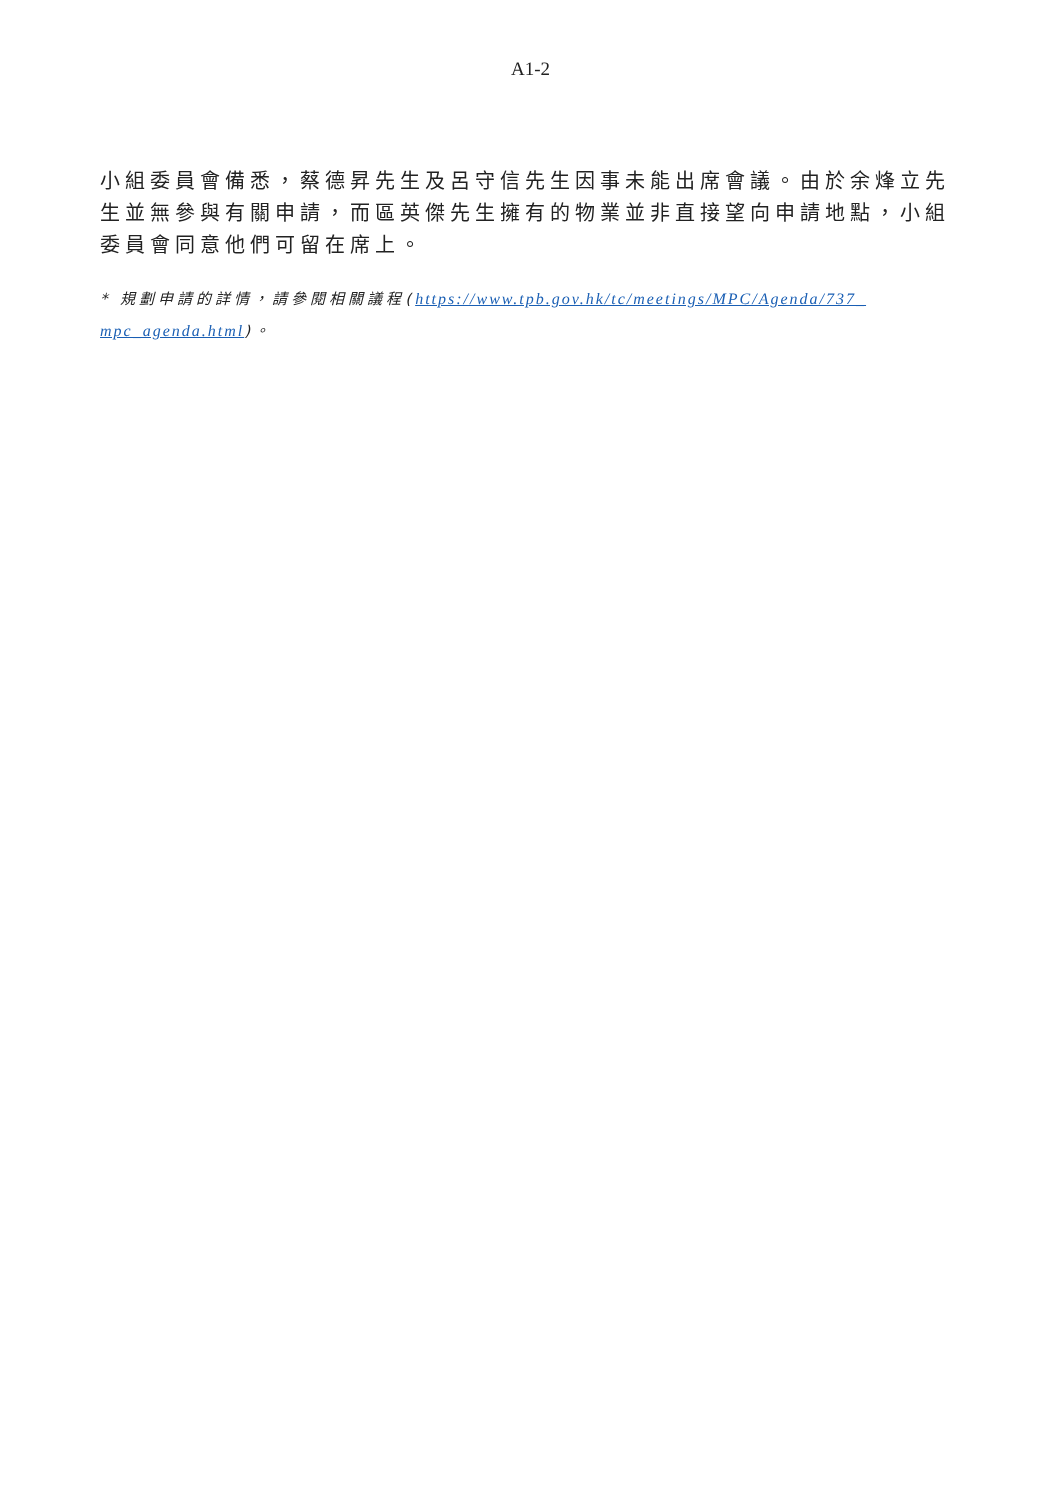A1-2
小組委員會備悉，蔡德昇先生及呂守信先生因事未能出席會議。由於余烽立先生並無參與有關申請，而區英傑先生擁有的物業並非直接望向申請地點，小組委員會同意他們可留在席上。
* 規劃申請的詳情，請參閱相關議程(https://www.tpb.gov.hk/tc/meetings/MPC/Agenda/737_ mpc_agenda.html)。